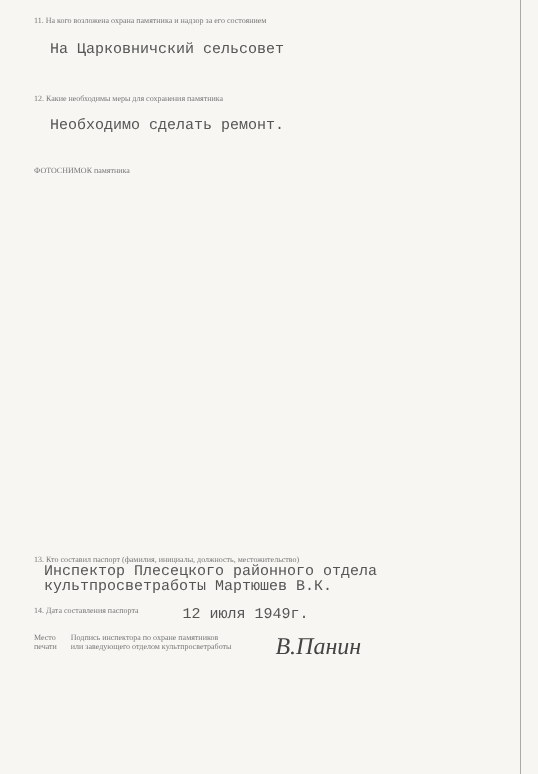11. На кого возложена охрана памятника и надзор за его состоянием
На Царковничский сельсовет
12. Какие необходимы меры для сохранения памятника
Необходимо сделать ремонт.
ФОТОСНИМОК памятника
13. Кто составил паспорт (фамилия, инициалы, должность, местожительство)
Инспектор Плесецкого районного отдела
культпросветработы Мартюшев В.К.
14. Дата составления паспорта
12 июля 1949г.
Место
печати
Подпись инспектора по охране памятников
или заведующего отделом культпросветработы
В.Панин